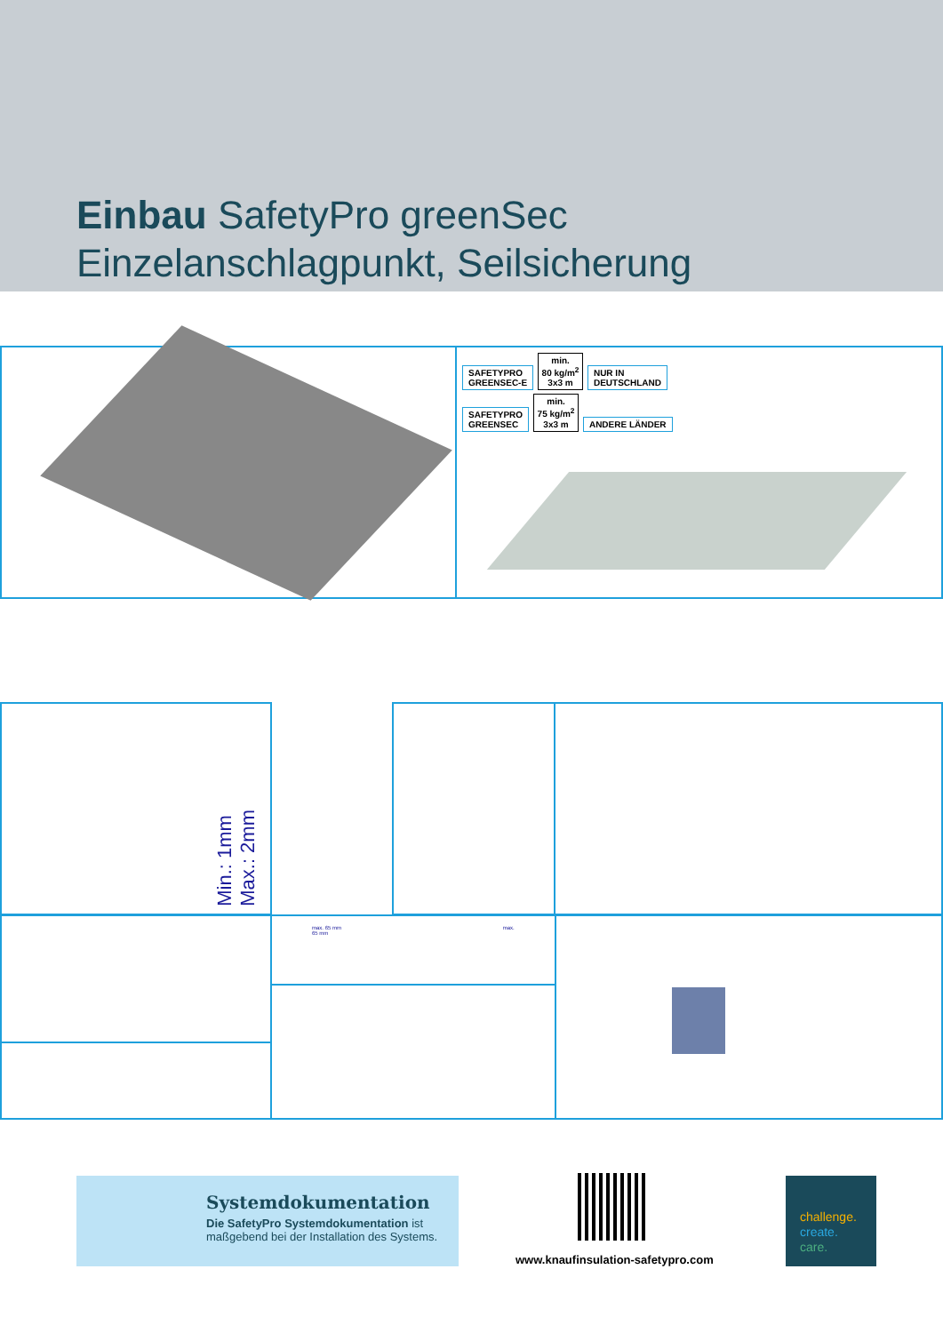Einbau SafetyPro greenSec
Einzelanschlagpunkt, Seilsicherung
SAFETYPRO
GREENSEC-E min.
80 kg/m<sup>2</sup>
3x3 m NUR IN
DEUTSCHLAND
SAFETYPRO
GREENSEC min.
75 kg/m<sup>2</sup>
3x3 m ANDERE LÄNDER
Min.: 1mm
Max.: 2mm
max. 65 mm max. 65 mm
Systemdokumentation
Die SafetyPro Systemdokumentation ist
maßgebend bei der Installation des Systems.
www.knaufinsulation-safetypro.com
challenge.
create.
care.